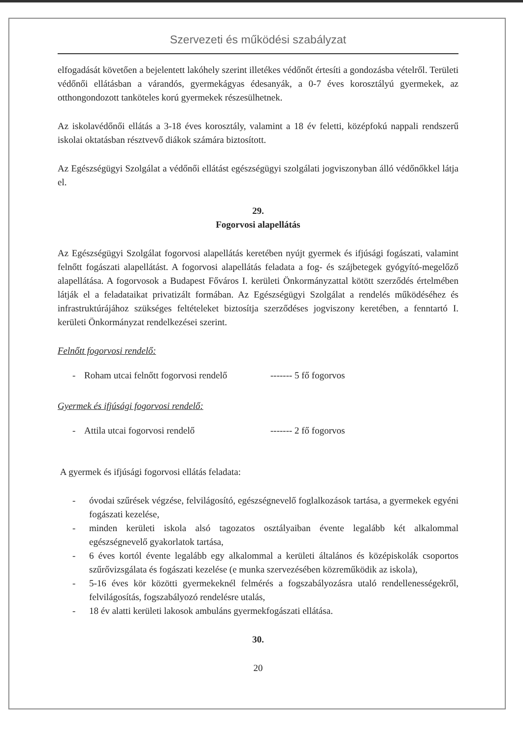Szervezeti és működési szabályzat
elfogadását követően a bejelentett lakóhely szerint illetékes védőnőt értesíti a gondozásba vételről. Területi védőnői ellátásban a várandós, gyermekágyas édesanyák, a 0-7 éves korosztályú gyermekek, az otthongondozott tanköteles korú gyermekek részesülhetnek.
Az iskolavédőnői ellátás a 3-18 éves korosztály, valamint a 18 év feletti, középfokú nappali rendszerű iskolai oktatásban résztvevő diákok számára biztosított.
Az Egészségügyi Szolgálat a védőnői ellátást egészségügyi szolgálati jogviszonyban álló védőnőkkel látja el.
29.
Fogorvosi alapellátás
Az Egészségügyi Szolgálat fogorvosi alapellátás keretében nyújt gyermek és ifjúsági fogászati, valamint felnőtt fogászati alapellátást. A fogorvosi alapellátás feladata a fog- és szájbetegek gyógyító-megelőző alapellátása. A fogorvosok a Budapest Főváros I. kerületi Önkormányzattal kötött szerződés értelmében látják el a feladataikat privatizált formában. Az Egészségügyi Szolgálat a rendelés működéséhez és infrastruktúrájához szükséges feltételeket biztosítja szerződéses jogviszony keretében, a fenntartó I. kerületi Önkormányzat rendelkezései szerint.
Felnőtt fogorvosi rendelő:
- Roham utcai felnőtt fogorvosi rendelő ------- 5 fő fogorvos
Gyermek és ifjúsági fogorvosi rendelő:
- Attila utcai fogorvosi rendelő ------- 2 fő fogorvos
A gyermek és ifjúsági fogorvosi ellátás feladata:
- óvodai szűrések végzése, felvilágosító, egészségnevelő foglalkozások tartása, a gyermekek egyéni fogászati kezelése,
- minden kerületi iskola alsó tagozatos osztályaiban évente legalább két alkalommal egészségnevelő gyakorlatok tartása,
- 6 éves kortól évente legalább egy alkalommal a kerületi általános és középiskolák csoportos szűrővizsgálata és fogászati kezelése (e munka szervezésében közreműködik az iskola),
- 5-16 éves kör közötti gyermekeknél felmérés a fogszabályozásra utaló rendellenességekről, felvilágosítás, fogszabályozó rendelésre utalás,
- 18 év alatti kerületi lakosok ambuláns gyermekfogászati ellátása.
30.
20